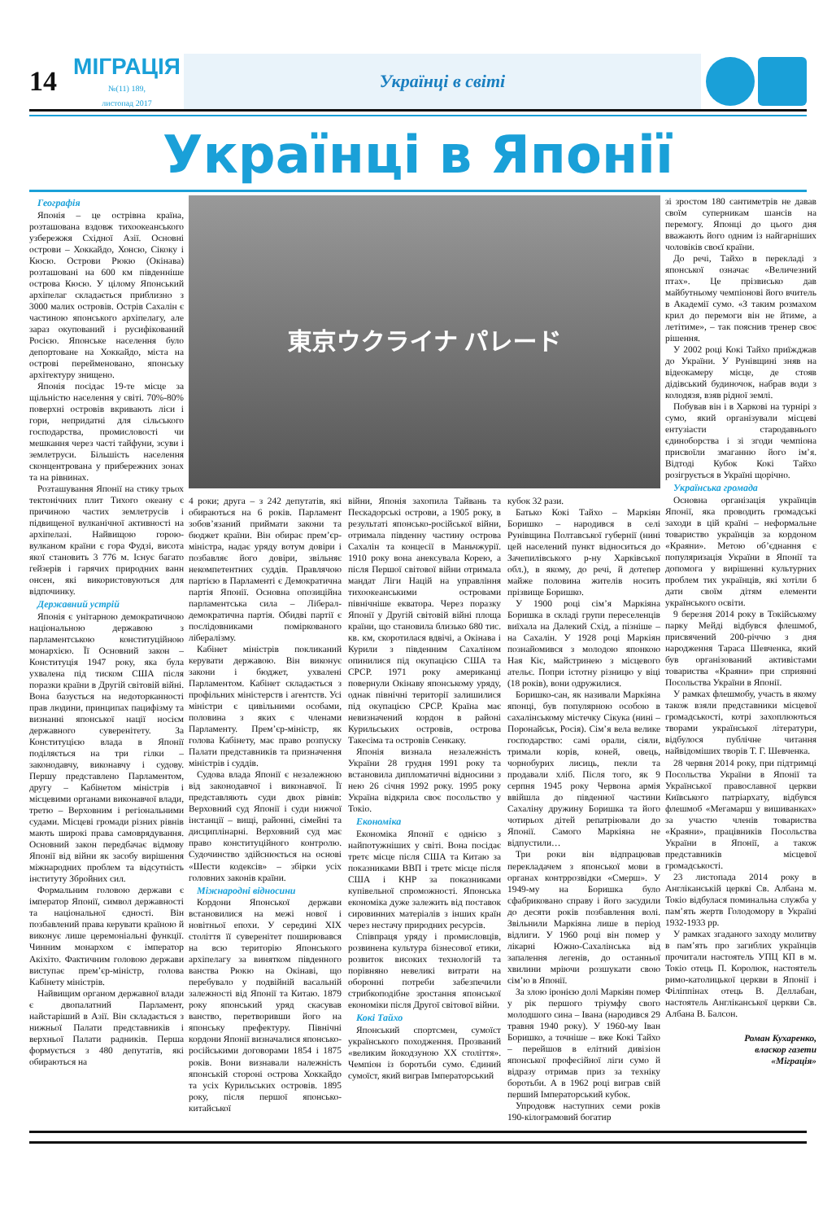14
МІГРАЦІЯ
№(11) 189,
листопад 2017
Українці в світі
Українці в Японії
Географія
Японія – це острівна країна, розташована вздовж тихоокеанського узбережжя Східної Азії. Основні острови – Хоккайдо, Хонсю, Сікоку і Кюсю. Острови Рюкю (Окінава) розташовані на 600 км південніше острова Кюсю. У цілому Японський архіпелаг складається приблизно з 3000 малих островів. Острів Сахалін є частиною японського архіпелагу, але зараз окупований і русифікований Росією. Японське населення було депортоване на Хоккайдо, міста на острові перейменовано, японську архітектуру знищено.
Японія посідає 19-те місце за щільністю населення у світі. 70%-80% поверхні островів вкривають ліси і гори, непридатні для сільського господарства, промисловості чи мешкання через часті тайфуни, зсуви і землетруси. Більшість населення сконцентрована у прибережних зонах та на рівнинах.
Розташування Японії на стику трьох тектонічних плит Тихого океану є причиною частих землетрусів і підвищеної вулканічної активності на архіпелазі. Найвищою горою-вулканом країни є гора Фудзі, висота якої становить 3 776 м. Існує багато гейзерів і гарячих природних ванн онсен, які використовуються для відпочинку.
Державний устрій
Японія є унітарною демократичною національною державою з парламентською конституційною монархією. Її Основний закон – Конституція 1947 року, яка була ухвалена під тиском США після поразки країни в Другій світовій війні. Вона базується на недоторканності прав людини, принципах пацифізму та визнанні японської нації носієм державного суверенітету. За Конституцією влада в Японії поділяється на три гілки – законодавчу, виконавчу і судову. Першу представлено Парламентом, другу – Кабінетом міністрів і місцевими органами виконавчої влади, третю – Верховним і регіональними судами. Місцеві громади різних рівнів мають широкі права самоврядування. Основний закон передбачає відмову Японії від війни як засобу вирішення міжнародних проблем та відсутність інституту Збройних сил.
Формальним головою держави є імператор Японії, символ державності та національної єдності. Він позбавлений права керувати країною й виконує лише церемоніальні функції. Чинним монархом є імператор Акіхіто. Фактичним головою держави виступає прем’єр-міністр, голова Кабінету міністрів.
Найвищим органом державної влади є двопалатний Парламент, найстаріший в Азії. Він складається з нижньої Палати представників і верхньої Палати радників. Перша формується з 480 депутатів, які обираються на
東京ウクライナ パレード
4 роки; друга – з 242 депутатів, які обираються на 6 років. Парламент зобов’язаний приймати закони та бюджет країни. Він обирає прем’єр-міністра, надає уряду вотум довіри і позбавляє його довіри, звільняє некомпетентних суддів. Правлячою партією в Парламенті є Демократична партія Японії. Основна опозиційна парламентська сила – Ліберал-демократична партія. Обидві партії є послідовниками поміркованого лібералізму.
Кабінет міністрів покликаний керувати державою. Він виконує закони і бюджет, ухвалені Парламентом. Кабінет складається з профільних міністерств і агентств. Усі міністри є цивільними особами, половина з яких є членами Парламенту. Прем’єр-міністр, як голова Кабінету, має право розпуску Палати представників та призначення міністрів і суддів.
Судова влада Японії є незалежною від законодавчої і виконавчої. Її представляють суди двох рівнів: Верховний суд Японії і суди нижчої інстанції – вищі, районні, сімейні та дисциплінарні. Верховний суд має право конституційного контролю. Судочинство здійснюється на основі «Шести кодексів» – збірки усіх головних законів країни.
Міжнародні відносини
Кордони Японської держави встановилися на межі нової і новітньої епохи. У середині XIX століття її суверенітет поширювався на всю територію Японського архіпелагу за винятком південного ванства Рюкю на Окінаві, що перебувало у подвійній васальній залежності від Японії та Китаю. 1879 року японський уряд скасував ванство, перетворивши його на японську префектуру. Північні кордони Японії визначалися японсько-російськими договорами 1854 і 1875 років. Вони визнавали належність японській стороні острова Хоккайдо та усіх Курильських островів. 1895 року, після першої японсько-китайської
війни, Японія захопила Тайвань та Пескадорські острови, а 1905 року, в результаті японсько-російської війни, отримала південну частину острова Сахалін та концесії в Маньчжурії. 1910 року вона анексувала Корею, а після Першої світової війни отримала мандат Ліги Націй на управління тихоокеанськими островами північніше екватора. Через поразку Японії у Другій світовій війні площа країни, що становила близько 680 тис. кв. км, скоротилася вдвічі, а Окінава і Курили з південним Сахаліном опинилися під окупацією США та СРСР. 1971 року американці повернули Окінаву японському уряду, однак північні території залишилися під окупацією СРСР. Країна має невизначений кордон в районі Курильських островів, острова Такесіма та островів Сенкаку.
Японія визнала незалежність України 28 грудня 1991 року та встановила дипломатичні відносини з нею 26 січня 1992 року. 1995 року Україна відкрила своє посольство у Токіо.
Економіка
Економіка Японії є однією з найпотужніших у світі. Вона посідає третє місце після США та Китаю за показниками ВВП і третє місце після США і КНР за показниками купівельної спроможності. Японська економіка дуже залежить від поставок сировинних матеріалів з інших країн через нестачу природних ресурсів.
Співпраця уряду і промисловців, розвинена культура бізнесової етики, розвиток високих технологій та порівняно невеликі витрати на оборонні потреби забезпечили стрибкоподібне зростання японської економіки після Другої світової війни.
Кокі Тайхо
Японський спортсмен, сумоїст українського походження. Прозваний «великим йокодзуною XX століття». Чемпіон із боротьби сумо. Єдиний сумоїст, який виграв Імператорський
кубок 32 рази.
Батько Кокі Тайхо – Маркіян Боришко – народився в селі Рунівщина Полтавської губернії (нині цей населений пункт відноситься до Зачепилівського р-ну Харківської обл.), в якому, до речі, й дотепер майже половина жителів носить прізвище Боришко.
У 1900 році сім’я Маркіяна Боришка в складі групи переселенців виїхала на Далекий Схід, а пізніше – на Сахалін. У 1928 році Маркіян познайомився з молодою японкою Ная Кіє, майстринею з місцевого ательє. Попри істотну різницю у віці (18 років), вони одружилися.
Боришко-сан, як називали Маркіяна японці, був популярною особою в сахалінському містечку Сікука (нині – Поронайськ, Росія). Сім’я вела велике господарство: самі орали, сіяли, тримали корів, коней, овець, чорнобурих лисиць, пекли та продавали хліб. Після того, як 9 серпня 1945 року Червона армія ввійшла до південної частини Сахаліну дружину Боришка та його чотирьох дітей репатріювали до Японії. Самого Маркіяна не відпустили…
Три роки він відпрацював перекладачем з японської мови в органах контррозвідки «Смерш». У 1949-му на Боришка було сфабриковано справу і його засудили до десяти років позбавлення волі. Звільнили Маркіяна лише в період відлиги. У 1960 році він помер у лікарні Южно-Сахалінська від запалення легенів, до останньої хвилини мріючи розшукати свою сім’ю в Японії.
За злою іронією долі Маркіян помер у рік першого тріумфу свого молодшого сина – Івана (народився 29 травня 1940 року). У 1960-му Іван Боришко, а точніше – вже Кокі Тайхо – перейшов в елітний дивізіон японської професійної ліги сумо й відразу отримав приз за техніку боротьби. А в 1962 році виграв свій перший Імператорський кубок.
Упродовж наступних семи років 190-кілограмовий богатир
зі зростом 180 сантиметрів не давав своїм суперникам шансів на перемогу. Японці до цього дня вважають його одним із найгарніших чоловіків своєї країни.
До речі, Тайхо в перекладі з японської означає «Величезний птах». Це прізвисько дав майбутньому чемпіонові його вчитель в Академії сумо. «З таким розмахом крил до перемоги він не йтиме, а летітиме», – так пояснив тренер своє рішення.
У 2002 році Кокі Тайхо приїжджав до України. У Рунівщині зняв на відеокамеру місце, де стояв дідівський будиночок, набрав води з колодязя, взяв рідної землі.
Побував він і в Харкові на турнірі з сумо, який організували місцеві ентузіасти стародавнього єдиноборства і зі згоди чемпіона присвоїли змаганню його ім’я. Відтоді Кубок Кокі Тайхо розігрується в Україні щорічно.
Українська громада
Основна організація українців Японії, яка проводить громадські заходи в цій країні – неформальне товариство українців за кордоном «Краяни». Метою об’єднання є популяризація України в Японії та допомога у вирішенні культурних проблем тих українців, які хотіли б дати своїм дітям елементи українського освіти.
9 березня 2014 року в Токійському парку Мейді відбувся флешмоб, присвячений 200-річчю з дня народження Тараса Шевченка, який був організований активістами товариства «Краяни» при сприянні Посольства України в Японії.
У рамках флешмобу, участь в якому також взяли представники місцевої громадськості, котрі захоплюються творами української літератури, відбулося публічне читання найвідоміших творів Т. Г. Шевченка.
28 червня 2014 року, при підтримці Посольства України в Японії та Української православної церкви Київського патріархату, відбувся флешмоб «Мегамарш у вишиванках» за участю членів товариства «Краяни», працівників Посольства України в Японії, а також представників місцевої громадськості.
23 листопада 2014 року в Англіканській церкві Св. Албана м. Токіо відбулася поминальна служба у пам’ять жертв Голодомору в Україні 1932-1933 рр.
У рамках згаданого заходу молитву в пам’ять про загиблих українців прочитали настоятель УПЦ КП в м. Токіо отець П. Королюк, настоятель римо-католицької церкви в Японії і Філіппінах отець В. Деллабан, настоятель Англіканської церкви Св. Албана В. Балсон.
Роман Кухаренко,
власкор газети
«Міграція»